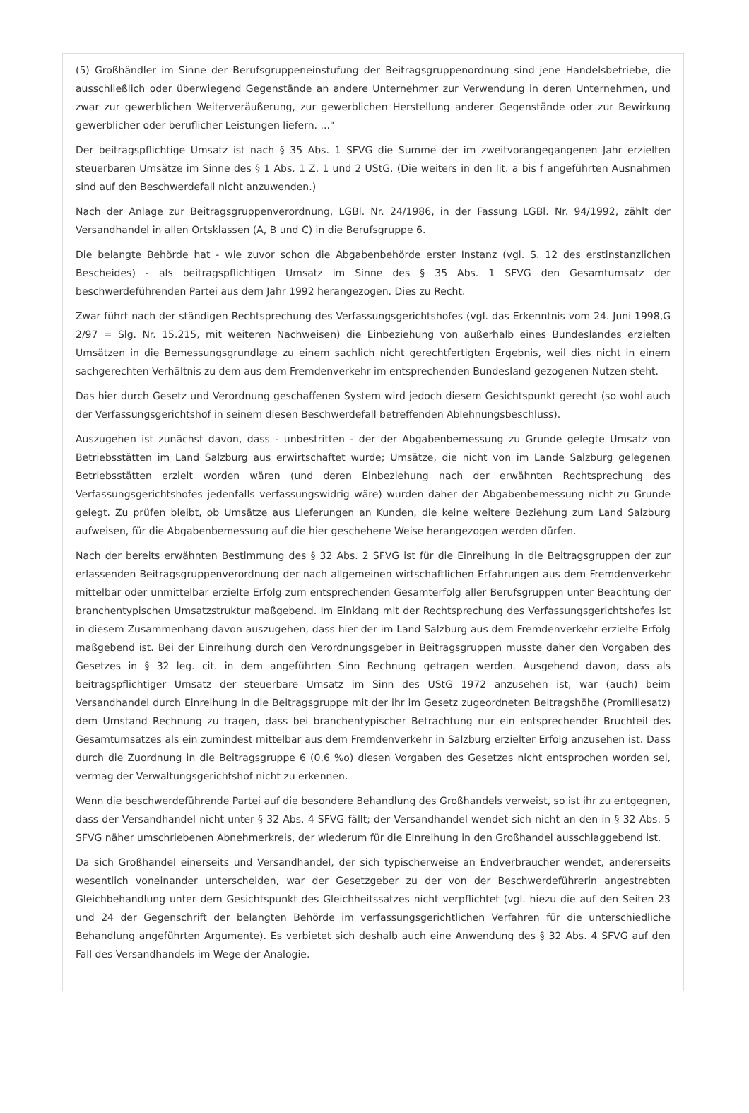(5) Großhändler im Sinne der Berufsgruppeneinstufung der Beitragsgruppenordnung sind jene Handelsbetriebe, die ausschließlich oder überwiegend Gegenstände an andere Unternehmer zur Verwendung in deren Unternehmen, und zwar zur gewerblichen Weiterveräußerung, zur gewerblichen Herstellung anderer Gegenstände oder zur Bewirkung gewerblicher oder beruflicher Leistungen liefern. ..."
Der beitragspflichtige Umsatz ist nach § 35 Abs. 1 SFVG die Summe der im zweitvorangegangenen Jahr erzielten steuerbaren Umsätze im Sinne des § 1 Abs. 1 Z. 1 und 2 UStG. (Die weiters in den lit. a bis f angeführten Ausnahmen sind auf den Beschwerdefall nicht anzuwenden.)
Nach der Anlage zur Beitragsgruppenverordnung, LGBl. Nr. 24/1986, in der Fassung LGBl. Nr. 94/1992, zählt der Versandhandel in allen Ortsklassen (A, B und C) in die Berufsgruppe 6.
Die belangte Behörde hat - wie zuvor schon die Abgabenbehörde erster Instanz (vgl. S. 12 des erstinstanzlichen Bescheides) - als beitragspflichtigen Umsatz im Sinne des § 35 Abs. 1 SFVG den Gesamtumsatz der beschwerdeführenden Partei aus dem Jahr 1992 herangezogen. Dies zu Recht.
Zwar führt nach der ständigen Rechtsprechung des Verfassungsgerichtshofes (vgl. das Erkenntnis vom 24. Juni 1998,G 2/97 = Slg. Nr. 15.215, mit weiteren Nachweisen) die Einbeziehung von außerhalb eines Bundeslandes erzielten Umsätzen in die Bemessungsgrundlage zu einem sachlich nicht gerechtfertigten Ergebnis, weil dies nicht in einem sachgerechten Verhältnis zu dem aus dem Fremdenverkehr im entsprechenden Bundesland gezogenen Nutzen steht.
Das hier durch Gesetz und Verordnung geschaffenen System wird jedoch diesem Gesichtspunkt gerecht (so wohl auch der Verfassungsgerichtshof in seinem diesen Beschwerdefall betreffenden Ablehnungsbeschluss).
Auszugehen ist zunächst davon, dass - unbestritten - der der Abgabenbemessung zu Grunde gelegte Umsatz von Betriebsstätten im Land Salzburg aus erwirtschaftet wurde; Umsätze, die nicht von im Lande Salzburg gelegenen Betriebsstätten erzielt worden wären (und deren Einbeziehung nach der erwähnten Rechtsprechung des Verfassungsgerichtshofes jedenfalls verfassungswidrig wäre) wurden daher der Abgabenbemessung nicht zu Grunde gelegt. Zu prüfen bleibt, ob Umsätze aus Lieferungen an Kunden, die keine weitere Beziehung zum Land Salzburg aufweisen, für die Abgabenbemessung auf die hier geschehene Weise herangezogen werden dürfen.
Nach der bereits erwähnten Bestimmung des § 32 Abs. 2 SFVG ist für die Einreihung in die Beitragsgruppen der zur erlassenden Beitragsgruppenverordnung der nach allgemeinen wirtschaftlichen Erfahrungen aus dem Fremdenverkehr mittelbar oder unmittelbar erzielte Erfolg zum entsprechenden Gesamterfolg aller Berufsgruppen unter Beachtung der branchentypischen Umsatzstruktur maßgebend. Im Einklang mit der Rechtsprechung des Verfassungsgerichtshofes ist in diesem Zusammenhang davon auszugehen, dass hier der im Land Salzburg aus dem Fremdenverkehr erzielte Erfolg maßgebend ist. Bei der Einreihung durch den Verordnungsgeber in Beitragsgruppen musste daher den Vorgaben des Gesetzes in § 32 leg. cit. in dem angeführten Sinn Rechnung getragen werden. Ausgehend davon, dass als beitragspflichtiger Umsatz der steuerbare Umsatz im Sinn des UStG 1972 anzusehen ist, war (auch) beim Versandhandel durch Einreihung in die Beitragsgruppe mit der ihr im Gesetz zugeordneten Beitragshöhe (Promillesatz) dem Umstand Rechnung zu tragen, dass bei branchentypischer Betrachtung nur ein entsprechender Bruchteil des Gesamtumsatzes als ein zumindest mittelbar aus dem Fremdenverkehr in Salzburg erzielter Erfolg anzusehen ist. Dass durch die Zuordnung in die Beitragsgruppe 6 (0,6 %o) diesen Vorgaben des Gesetzes nicht entsprochen worden sei, vermag der Verwaltungsgerichtshof nicht zu erkennen.
Wenn die beschwerdeführende Partei auf die besondere Behandlung des Großhandels verweist, so ist ihr zu entgegnen, dass der Versandhandel nicht unter § 32 Abs. 4 SFVG fällt; der Versandhandel wendet sich nicht an den in § 32 Abs. 5 SFVG näher umschriebenen Abnehmerkreis, der wiederum für die Einreihung in den Großhandel ausschlaggebend ist.
Da sich Großhandel einerseits und Versandhandel, der sich typischerweise an Endverbraucher wendet, andererseits wesentlich voneinander unterscheiden, war der Gesetzgeber zu der von der Beschwerdeführerin angestrebten Gleichbehandlung unter dem Gesichtspunkt des Gleichheitssatzes nicht verpflichtet (vgl. hiezu die auf den Seiten 23 und 24 der Gegenschrift der belangten Behörde im verfassungsgerichtlichen Verfahren für die unterschiedliche Behandlung angeführten Argumente). Es verbietet sich deshalb auch eine Anwendung des § 32 Abs. 4 SFVG auf den Fall des Versandhandels im Wege der Analogie.